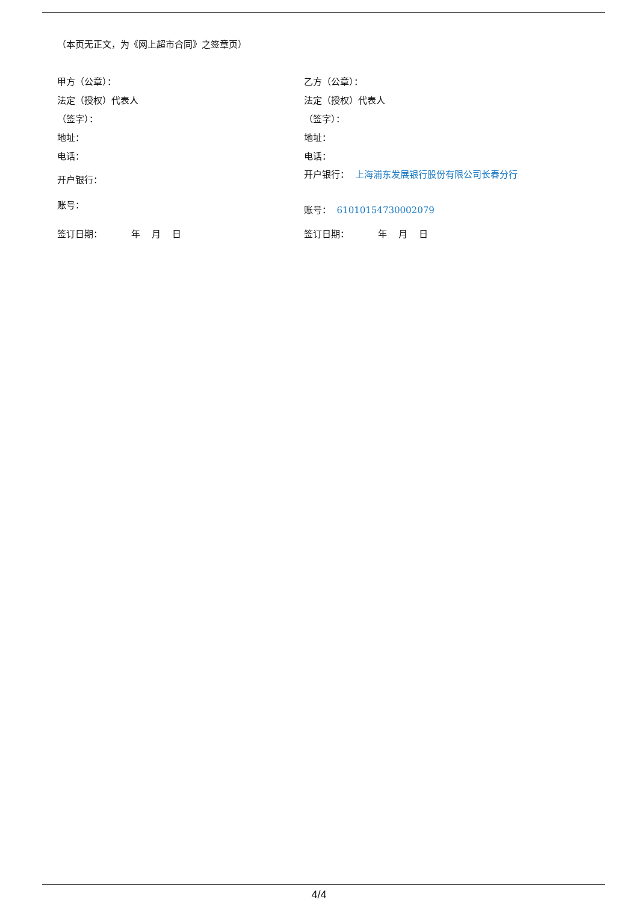（本页无正文，为《网上超市合同》之签章页）
甲方（公章）：
法定（授权）代表人
（签字）：
地址：
电话：
开户银行：
账号：
签订日期： 年 月 日
乙方（公章）：
法定（授权）代表人
（签字）：
地址：
电话：
开户银行： 上海浦东发展银行股份有限公司长春分行
账号： 61010154730002079
签订日期： 年 月 日
4/4